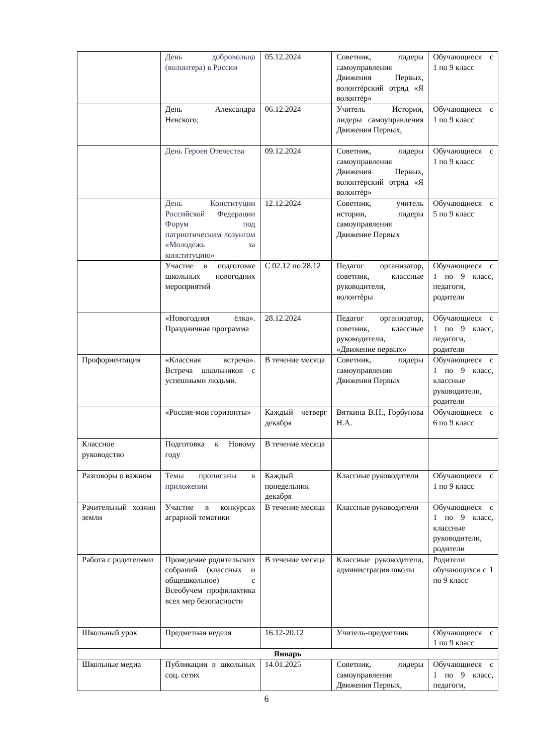| | День добровольца (волонтера) в России | 05.12.2024 | Советник, лидеры самоуправления Движения Первых, волонтёрский отряд «Я волонтёр» | Обучающиеся с 1 по 9 класс |
| | День Александра Невского; | 06.12.2024 | Учитель Истории, лидеры самоуправления Движения Первых, | Обучающиеся с 1 по 9 класс |
| | День Героев Отечества | 09.12.2024 | Советник, лидеры самоуправления Движения Первых, волонтёрский отряд «Я волонтёр» | Обучающиеся с 1 по 9 класс |
| | День Конституции Российской Федерации Форум под патриотическим лозунгом «Молодежь за конституцию» | 12.12.2024 | Советник, учитель истории, лидеры самоуправления Движение Первых | Обучающиеся с 5 по 9 класс |
| | Участие в подготовке школьных новогодних мероприятий | С 02.12 по 28.12 | Педагог организатор, советник, классные руководители, волонтёры | Обучающиеся с 1 по 9 класс, педагоги, родители |
| | «Новогодняя ёлка». Праздничная программа | 28.12.2024 | Педагог организатор, советник, классные руководители, «Движение первых» | Обучающиеся с 1 по 9 класс, педагоги, родители |
| Профориентация | «Классная встреча». Встреча школьников с успешными людьми. | В течение месяца | Советник, лидеры самоуправления Движения Первых | Обучающиеся с 1 по 9 класс, классные руководители, родители |
| | «Россия-мои горизонты» | Каждый четверг декабря | Вяткина В.Н., Горбунова Н.А. | Обучающиеся с 6 по 9 класс |
| Классное руководство | Подготовка к Новому году | В течение месяца | | |
| Разговоры о важном | Темы прописаны в приложении | Каждый понедельник декабря | Классные руководители | Обучающиеся с 1 по 9 класс |
| Рачительный хозяин земли | Участие в конкурсах аграрной тематики | В течение месяца | Классные руководители | Обучающиеся с 1 по 9 класс, классные руководители, родители |
| Работа с родителями | Проведение родительских собраний (классных и общешкольное) с Всеобучем профилактика всех мер безопасности | В течение месяца | Классные руководители, администрация школы | Родители обучающихся с 1 по 9 класс |
| Школьный урок | Предметная неделя | 16.12-20.12 | Учитель-предметник | Обучающиеся с 1 по 9 класс |
| Январь | | | | |
| Школьные медиа | Публикации в школьных соц. сетях | 14.01.2025 | Советник, лидеры самоуправления Движения Первых, | Обучающиеся с 1 по 9 класс, педагоги, |
6